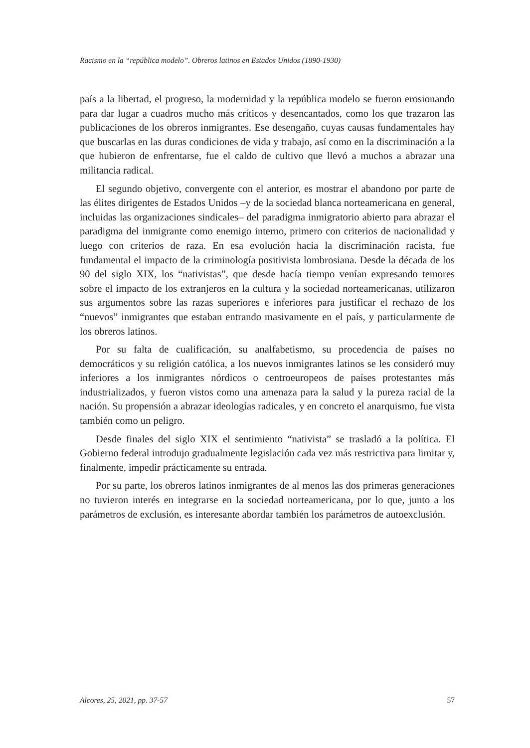Racismo en la “república modelo”. Obreros latinos en Estados Unidos (1890-1930)
país a la libertad, el progreso, la modernidad y la república modelo se fueron erosionando para dar lugar a cuadros mucho más críticos y desencantados, como los que trazaron las publicaciones de los obreros inmigrantes. Ese desengaño, cuyas causas fundamentales hay que buscarlas en las duras condiciones de vida y trabajo, así como en la discriminación a la que hubieron de enfrentarse, fue el caldo de cultivo que llevó a muchos a abrazar una militancia radical.
El segundo objetivo, convergente con el anterior, es mostrar el abandono por parte de las élites dirigentes de Estados Unidos –y de la sociedad blanca norteamericana en general, incluidas las organizaciones sindicales– del paradigma inmigratorio abierto para abrazar el paradigma del inmigrante como enemigo interno, primero con criterios de nacionalidad y luego con criterios de raza. En esa evolución hacia la discriminación racista, fue fundamental el impacto de la criminología positivista lombrosiana. Desde la década de los 90 del siglo XIX, los “nativistas”, que desde hacía tiempo venían expresando temores sobre el impacto de los extranjeros en la cultura y la sociedad norteamericanas, utilizaron sus argumentos sobre las razas superiores e inferiores para justificar el rechazo de los “nuevos” inmigrantes que estaban entrando masivamente en el país, y particularmente de los obreros latinos.
Por su falta de cualificación, su analfabetismo, su procedencia de países no democráticos y su religión católica, a los nuevos inmigrantes latinos se les consideró muy inferiores a los inmigrantes nórdicos o centroeuropeos de países protestantes más industrializados, y fueron vistos como una amenaza para la salud y la pureza racial de la nación. Su propensión a abrazar ideologías radicales, y en concreto el anarquismo, fue vista también como un peligro.
Desde finales del siglo XIX el sentimiento “nativista” se trasladó a la política. El Gobierno federal introdujo gradualmente legislación cada vez más restrictiva para limitar y, finalmente, impedir prácticamente su entrada.
Por su parte, los obreros latinos inmigrantes de al menos las dos primeras generaciones no tuvieron interés en integrarse en la sociedad norteamericana, por lo que, junto a los parámetros de exclusión, es interesante abordar también los parámetros de autoexclusión.
Alcores, 25, 2021, pp. 37-57 57